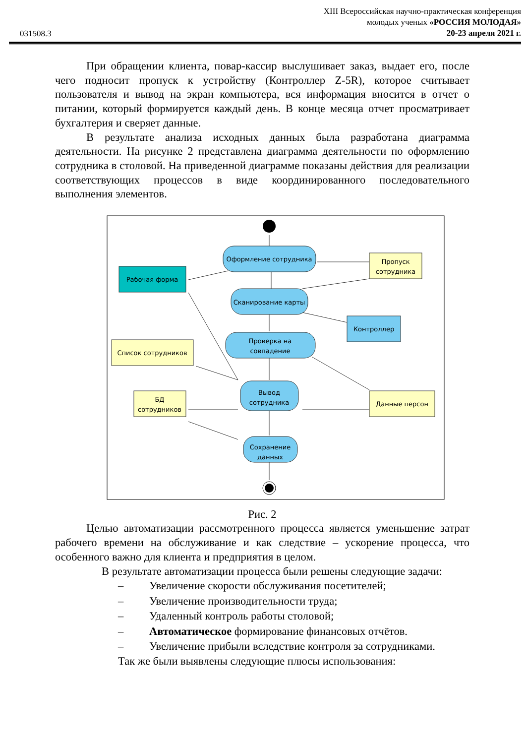XIII Всероссийская научно-практическая конференция
молодых ученых «РОССИЯ МОЛОДАЯ»
20-23 апреля 2021 г.
031508.3
При обращении клиента, повар-кассир выслушивает заказ, выдает его, после чего подносит пропуск к устройству (Контроллер Z-5R), которое считывает пользователя и вывод на экран компьютера, вся информация вносится в отчет о питании, который формируется каждый день. В конце месяца отчет просматривает бухгалтерия и сверяет данные.
В результате анализа исходных данных была разработана диаграмма деятельности. На рисунке 2 представлена диаграмма деятельности по оформлению сотрудника в столовой. На приведенной диаграмме показаны действия для реализации соответствующих процессов в виде координированного последовательного выполнения элементов.
Оформление сотрудника
Пропуск
сотрудника
Рабочая форма
Сканирование карты
Контроллер
Проверка на
совпадение
Список сотрудников
Вывод
сотрудника
БД
сотрудников
Данные персон
Сохранение
данных
Рис. 2
Целью автоматизации рассмотренного процесса является уменьшение затрат рабочего времени на обслуживание и как следствие – ускорение процесса, что особенного важно для клиента и предприятия в целом.
В результате автоматизации процесса были решены следующие задачи:
– Увеличение скорости обслуживания посетителей;
– Увеличение производительности труда;
– Удаленный контроль работы столовой;
– Автоматическое формирование финансовых отчётов.
– Увеличение прибыли вследствие контроля за сотрудниками.
Так же были выявлены следующие плюсы использования: